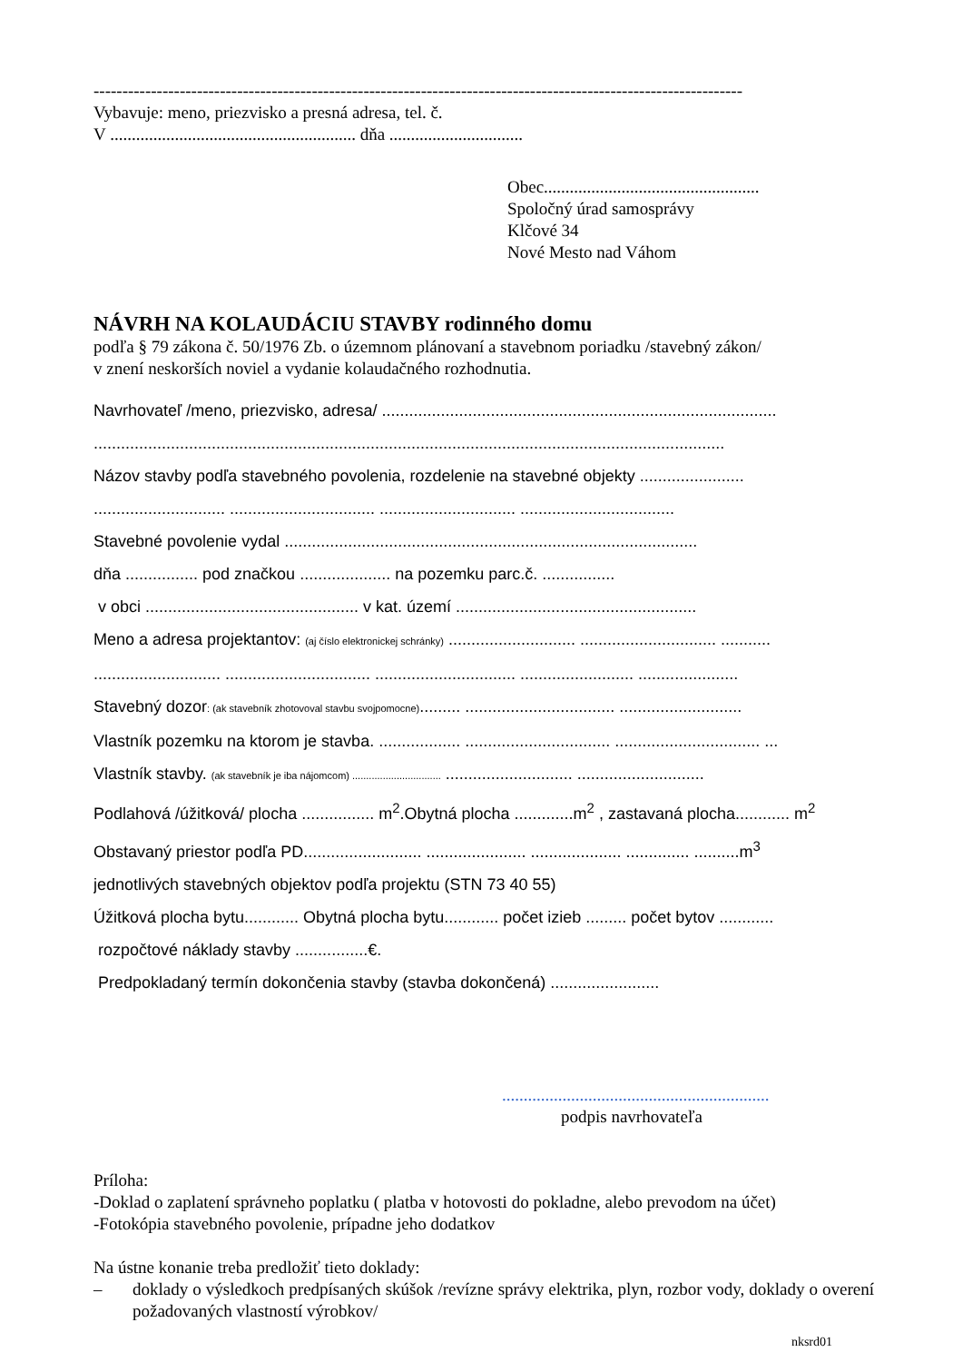-----------------------------------------------------------------------------------------------------------------
Vybavuje: meno, priezvisko a presná adresa, tel. č.
V ......................................................... dňa ...............................
Obec..................................................
Spoločný úrad samosprávy
Klčové 34
Nové Mesto nad Váhom
NÁVRH NA KOLAUDÁCIU STAVBY rodinného domu
podľa § 79 zákona č. 50/1976 Zb. o územnom plánovaní a stavebnom poriadku /stavebný zákon/
v znení neskorších noviel a vydanie kolaudačného rozhodnutia.
Navrhovateľ /meno, priezvisko, adresa/ .......................................................................................
...........................................................................................................................................
Názov stavby podľa stavebného povolenia, rozdelenie na stavebné objekty .......................
............................. ................................ .............................. ..................................
Stavebné povolenie vydal ...........................................................................................
dňa ................ pod značkou .................... na pozemku parc.č. ................
v obci ............................................... v kat. území .....................................................
Meno a adresa projektantov: (aj číslo elektronickej schránky) ............................ .............................. ...........
............................ ................................ ............................... ......................... ......................
Stavebný dozor: (ak stavebník zhotovoval stavbu svojpomocne)......... ................................. ...........................
Vlastník pozemku na ktorom je stavba. .................. ................................ ................................ ...
Vlastník stavby. (ak stavebník je iba nájomcom) ................................ ............................ ............................
Podlahová /úžitková/ plocha ................ m<sup>2</sup>.Obytná plocha .............m<sup>2</sup> , zastavaná plocha............ m<sup>2</sup>
Obstavaný priestor podľa PD.......................... ...................... .................... .............. ..........m<sup>3</sup>
jednotlivých stavebných objektov podľa projektu (STN 73 40 55)
Úžitková plocha bytu............ Obytná plocha bytu............ počet izieb ......... počet bytov ............
rozpočtové náklady stavby ................€.
Predpokladaný termín dokončenia stavby (stavba dokončená) ........................
..............................................................
podpis navrhovateľa
Príloha:
-Doklad o zaplatení správneho poplatku ( platba v hotovosti do pokladne, alebo prevodom na účet)
-Fotokópia stavebného povolenie, prípadne jeho dodatkov
Na ústne konanie treba predložiť tieto doklady:
– doklady o výsledkoch predpísaných skúšok /revízne správy elektrika, plyn, rozbor vody, doklady o overení požadovaných vlastností výrobkov/
nksrd01